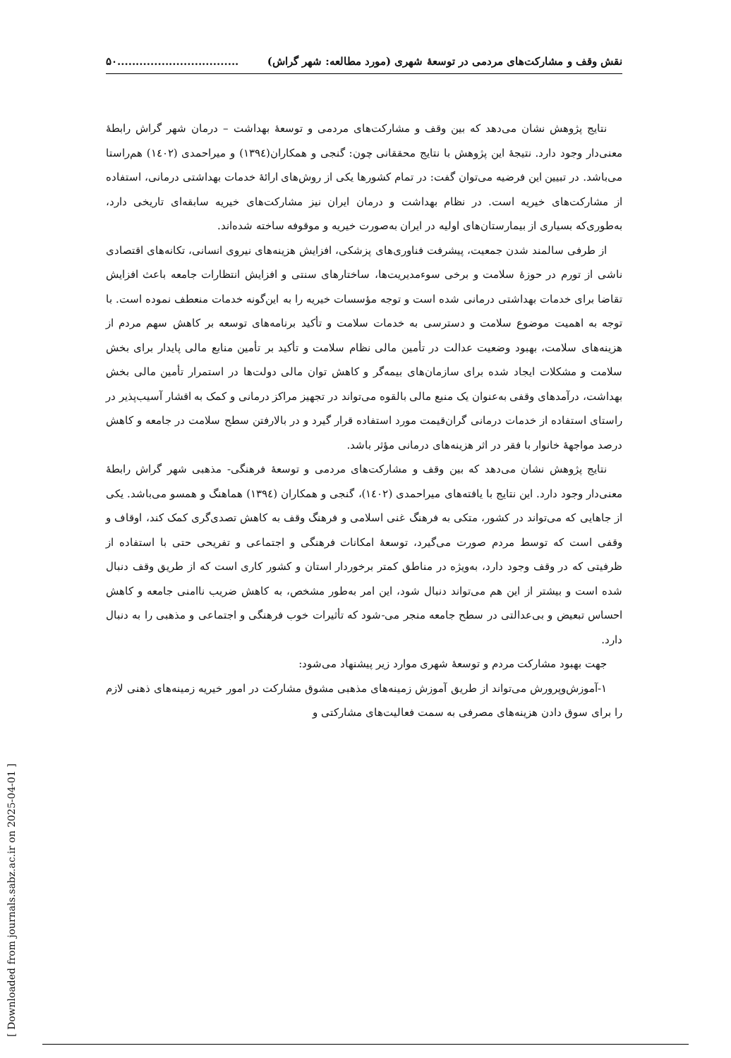نقش وقف و مشارکت‌های مردمی در توسعۀ شهری (مورد مطالعه: شهر گراش).................................۵۰
نتایج پژوهش نشان می‌دهد که بین وقف و مشارکت‌های مردمی و توسعۀ بهداشت – درمان شهر گراش رابطۀ معنی‌دار وجود دارد. نتیجۀ این پژوهش با نتایج محققانی چون: گنجی و همکاران(۱۳۹٤) و میراحمدی (۱٤۰۲) هم‌راستا می‌باشد. در تبیین این فرضیه می‌توان گفت: در تمام کشورها یکی از روش‌های ارائۀ خدمات بهداشتی درمانی، استفاده از مشارکت‌های خیریه است. در نظام بهداشت و درمان ایران نیز مشارکت‌های خیریه سابقه‌ای تاریخی دارد، به‌طوری‌که بسیاری از بیمارستان‌های اولیه در ایران به‌صورت خیریه و موقوفه ساخته شده‌اند.
از طرفی سالمند شدن جمعیت، پیشرفت فناوری‌های پزشکی، افزایش هزینه‌های نیروی انسانی، تکانه‌های اقتصادی ناشی از تورم در حوزۀ سلامت و برخی سوءمدیریت‌ها، ساختارهای سنتی و افزایش انتظارات جامعه باعث افزایش تقاضا برای خدمات بهداشتی درمانی شده است و توجه مؤسسات خیریه را به این‌گونه خدمات منعطف نموده است. با توجه به اهمیت موضوع سلامت و دسترسی به خدمات سلامت و تأکید برنامه‌های توسعه بر کاهش سهم مردم از هزینه‌های سلامت، بهبود وضعیت عدالت در تأمین مالی نظام سلامت و تأکید بر تأمین منابع مالی پایدار برای بخش سلامت و مشکلات ایجاد شده برای سازمان‌های بیمه‌گر و کاهش توان مالی دولت‌ها در استمرار تأمین مالی بخش بهداشت، درآمدهای وقفی به‌عنوان یک منبع مالی بالقوه می‌تواند در تجهیز مراکز درمانی و کمک به اقشار آسیب‌پذیر در راستای استفاده از خدمات درمانی گران‌قیمت مورد استفاده قرار گیرد و در بالارفتن سطح سلامت در جامعه و کاهش درصد مواجهۀ خانوار با فقر در اثر هزینه‌های درمانی مؤثر باشد.
نتایج پژوهش نشان می‌دهد که بین وقف و مشارکت‌های مردمی و توسعۀ فرهنگی- مذهبی شهر گراش رابطۀ معنی‌دار وجود دارد. این نتایج با یافته‌های میراحمدی (۱٤۰۲)، گنجی و همکاران (۱۳۹٤) هماهنگ و همسو می‌باشد. یکی از جاهایی که می‌تواند در کشور، متکی به فرهنگ غنی اسلامی و فرهنگ وقف به کاهش تصدی‌گری کمک کند، اوقاف و وقفی است که توسط مردم صورت می‌گیرد، توسعۀ امکانات فرهنگی و اجتماعی و تفریحی حتی با استفاده از ظرفیتی که در وقف وجود دارد، به‌ویژه در مناطق کمتر برخوردار استان و کشور کاری است که از طریق وقف دنبال شده است و بیشتر از این هم می‌تواند دنبال شود، این امر به‌طور مشخص، به کاهش ضریب ناامنی جامعه و کاهش احساس تبعیض و بی‌عدالتی در سطح جامعه منجر می-شود که تأثیرات خوب فرهنگی و اجتماعی و مذهبی را به دنبال دارد.
جهت بهبود مشارکت مردم و توسعۀ شهری موارد زیر پیشنهاد می‌شود:
۱-آموزش‌وپرورش می‌تواند از طریق آموزش زمینه‌های مذهبی مشوق مشارکت در امور خیریه زمینه‌های ذهنی لازم را برای سوق دادن هزینه‌های مصرفی به سمت فعالیت‌های مشارکتی و
[ Downloaded from journals.sabz.ac.ir on 2025-04-01 ]